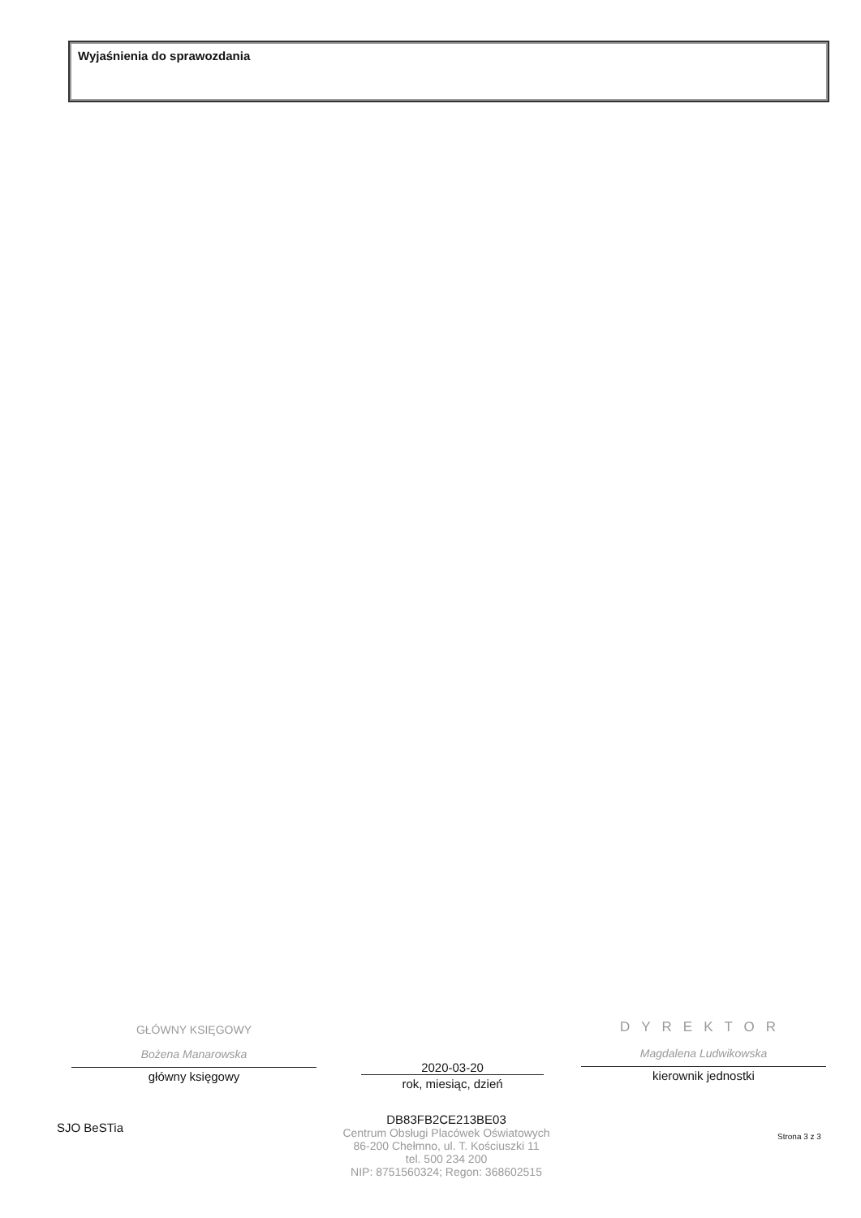Wyjaśnienia do sprawozdania
GŁÓWNY KSIĘGOWY
Bożena Manarowska
główny księgowy
2020-03-20
rok, miesiąc, dzień
DYREKTOR
Magdalena Ludwikowska
kierownik jednostki
SJO BeSTia
DB83FB2CE213BE03
Centrum Obsługi Placówek Oświatowych
86-200 Chełmno, ul. T. Kościuszki 11
tel. 500 234 200
NIP: 8751560324; Regon: 368602515
Strona 3 z 3